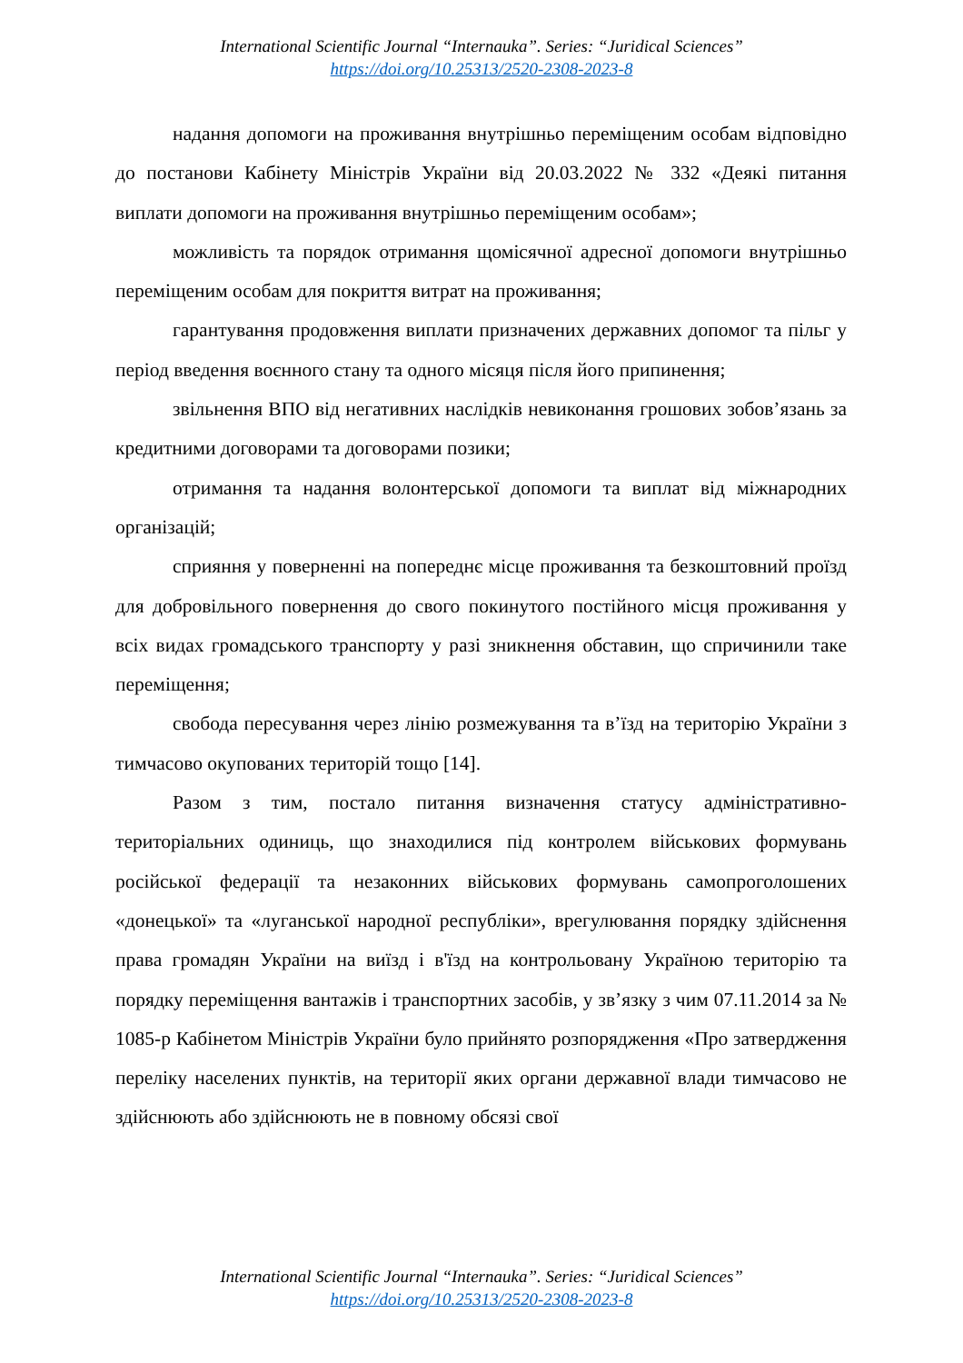International Scientific Journal “Internauka”. Series: “Juridical Sciences”
https://doi.org/10.25313/2520-2308-2023-8
надання допомоги на проживання внутрішньо переміщеним особам відповідно до постанови Кабінету Міністрів України від 20.03.2022 № 332 «Деякі питання виплати допомоги на проживання внутрішньо переміщеним особам»;
можливість та порядок отримання щомісячної адресної допомоги внутрішньо переміщеним особам для покриття витрат на проживання;
гарантування продовження виплати призначених державних допомог та пільг у період введення воєнного стану та одного місяця після його припинення;
звільнення ВПО від негативних наслідків невиконання грошових зобов’язань за кредитними договорами та договорами позики;
отримання та надання волонтерської допомоги та виплат від міжнародних організацій;
сприяння у поверненні на попереднє місце проживання та безкоштовний проїзд для добровільного повернення до свого покинутого постійного місця проживання у всіх видах громадського транспорту у разі зникнення обставин, що спричинили таке переміщення;
свобода пересування через лінію розмежування та в’їзд на територію України з тимчасово окупованих територій тощо [14].
Разом з тим, постало питання визначення статусу адміністративно-територіальних одиниць, що знаходилися під контролем військових формувань російської федерації та незаконних військових формувань самопроголошених «донецької» та «луганської народної республіки», врегулювання порядку здійснення права громадян України на виїзд і в'їзд на контрольовану Україною територію та порядку переміщення вантажів і транспортних засобів, у зв’язку з чим 07.11.2014 за № 1085-р Кабінетом Міністрів України було прийнято розпорядження «Про затвердження переліку населених пунктів, на території яких органи державної влади тимчасово не здійснюють або здійснюють не в повному обсязі свої
International Scientific Journal “Internauka”. Series: “Juridical Sciences”
https://doi.org/10.25313/2520-2308-2023-8